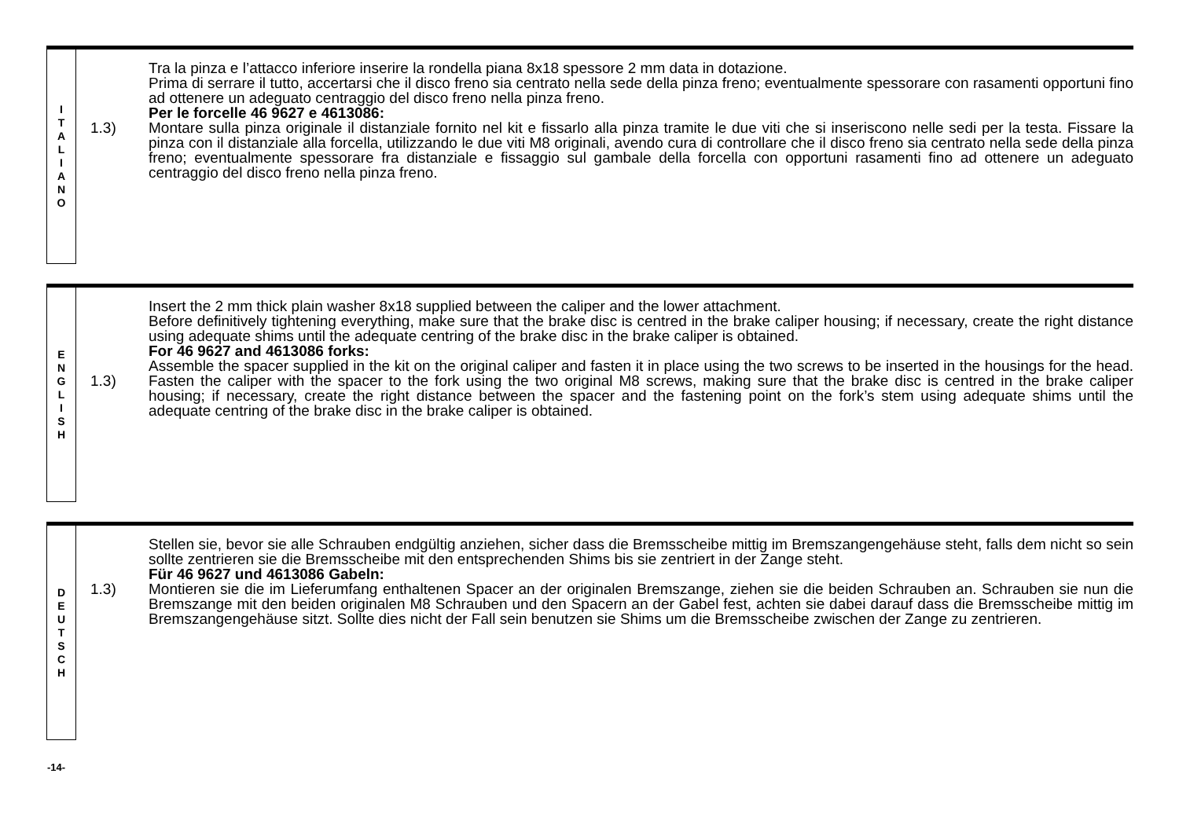I
T
A
L
I
A
N
O
1.3)
Tra la pinza e l’attacco inferiore inserire la rondella piana 8x18 spessore 2 mm data in dotazione.
Prima di serrare il tutto, accertarsi che il disco freno sia centrato nella sede della pinza freno; eventualmente spessorare con rasamenti opportuni fino ad ottenere un adeguato centraggio del disco freno nella pinza freno.
Per le forcelle 46 9627 e 4613086:
Montare sulla pinza originale il distanziale fornito nel kit e fissarlo alla pinza tramite le due viti che si inseriscono nelle sedi per la testa. Fissare la pinza con il distanziale alla forcella, utilizzando le due viti M8 originali, avendo cura di controllare che il disco freno sia centrato nella sede della pinza freno; eventualmente spessorare fra distanziale e fissaggio sul gambale della forcella con opportuni rasamenti fino ad ottenere un adeguato centraggio del disco freno nella pinza freno.
E
N
G
L
I
S
H
1.3)
Insert the 2 mm thick plain washer 8x18 supplied between the caliper and the lower attachment.
Before definitively tightening everything, make sure that the brake disc is centred in the brake caliper housing; if necessary, create the right distance using adequate shims until the adequate centring of the brake disc in the brake caliper is obtained.
For 46 9627 and 4613086 forks:
Assemble the spacer supplied in the kit on the original caliper and fasten it in place using the two screws to be inserted in the housings for the head. Fasten the caliper with the spacer to the fork using the two original M8 screws, making sure that the brake disc is centred in the brake caliper housing; if necessary, create the right distance between the spacer and the fastening point on the fork’s stem using adequate shims until the adequate centring of the brake disc in the brake caliper is obtained.
D
E
U
T
S
C
H
1.3)
Stellen sie, bevor sie alle Schrauben endgültig anziehen, sicher dass die Bremsscheibe mittig im Bremszangengehäuse steht, falls dem nicht so sein sollte zentrieren sie die Bremsscheibe mit den entsprechenden Shims bis sie zentriert in der Zange steht.
Für 46 9627 und 4613086 Gabeln:
Montieren sie die im Lieferumfang enthaltenen Spacer an der originalen Bremszange, ziehen sie die beiden Schrauben an. Schrauben sie nun die Bremszange mit den beiden originalen M8 Schrauben und den Spacern an der Gabel fest, achten sie dabei darauf dass die Bremsscheibe mittig im Bremszangengehäuse sitzt. Sollte dies nicht der Fall sein benutzen sie Shims um die Bremsscheibe zwischen der Zange zu zentrieren.
-14-